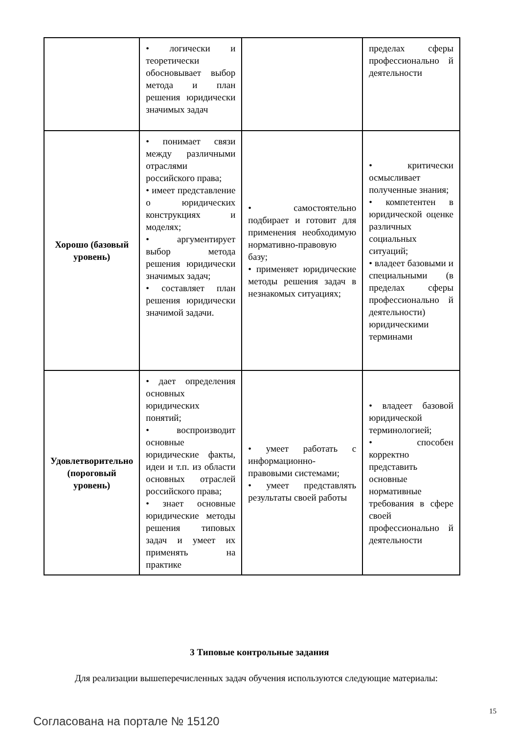| | • логически и теоретически обосновывает выбор метода и план решения юридически значимых задач | | пределах сферы профессионально й деятельности |
| Хорошо (базовый уровень) | • понимает связи между различными отраслями российского права; • имеет представление о юридических конструкциях и моделях; • аргументирует выбор метода решения юридически значимых задач; • составляет план решения юридически значимой задачи. | • самостоятельно подбирает и готовит для применения необходимую нормативно-правовую базу; • применяет юридические методы решения задач в незнакомых ситуациях; | • критически осмысливает полученные знания; • компетентен в юридической оценке различных социальных ситуаций; • владеет базовыми и специальными (в пределах сферы профессионально й деятельности) юридическими терминами |
| Удовлетворительно (пороговый уровень) | • дает определения основных юридических понятий; • воспроизводит основные юридические факты, идеи и т.п. из области основных отраслей российского права; • знает основные юридические методы решения типовых задач и умеет их применять на практике | • умеет работать с информационно-правовыми системами; • умеет представлять результаты своей работы | • владеет базовой юридической терминологией; • способен корректно представить основные нормативные требования в сфере своей профессионально й деятельности |
3 Типовые контрольные задания
Для реализации вышеперечисленных задач обучения используются следующие материалы:
15
Согласована на портале № 15120